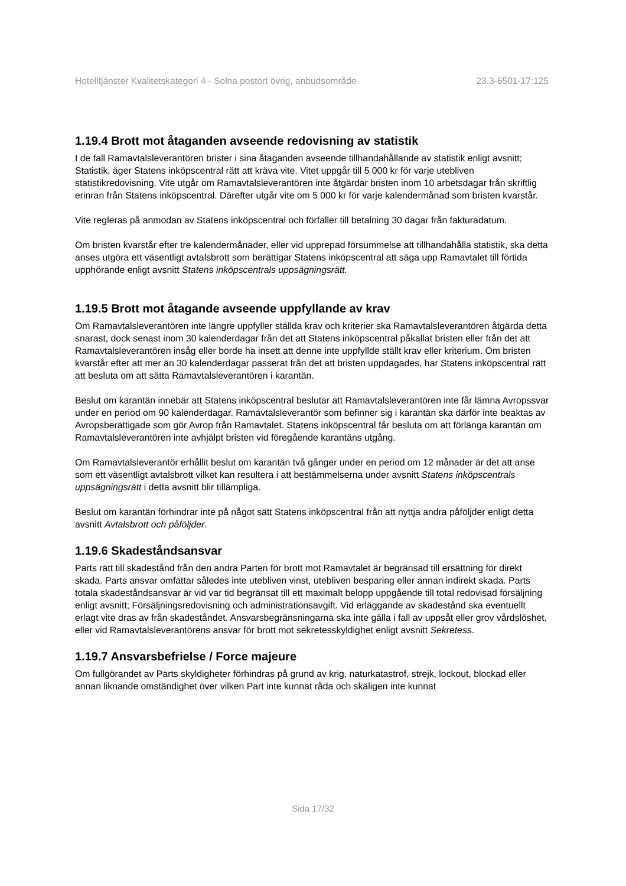Hotelltjänster Kvalitetskategori 4 - Solna postort övrig, anbudsområde 23.3-6501-17:125
1.19.4 Brott mot åtaganden avseende redovisning av statistik
I de fall Ramavtalsleverantören brister i sina åtaganden avseende tillhandahållande av statistik enligt avsnitt; Statistik, äger Statens inköpscentral rätt att kräva vite. Vitet uppgår till 5 000 kr för varje utebliven statistikredovisning. Vite utgår om Ramavtalsleverantören inte åtgärdar bristen inom 10 arbetsdagar från skriftlig erinran från Statens inköpscentral. Därefter utgår vite om 5 000 kr för varje kalendermånad som bristen kvarstår.
Vite regleras på anmodan av Statens inköpscentral och förfaller till betalning 30 dagar från fakturadatum.
Om bristen kvarstår efter tre kalendermånader, eller vid upprepad försummelse att tillhandahålla statistik, ska detta anses utgöra ett väsentligt avtalsbrott som berättigar Statens inköpscentral att säga upp Ramavtalet till förtida upphörande enligt avsnitt Statens inköpscentrals uppsägningsrätt.
1.19.5 Brott mot åtagande avseende uppfyllande av krav
Om Ramavtalsleverantören inte längre uppfyller ställda krav och kriterier ska Ramavtalsleverantören åtgärda detta snarast, dock senast inom 30 kalenderdagar från det att Statens inköpscentral påkallat bristen eller från det att Ramavtalsleverantören insåg eller borde ha insett att denne inte uppfyllde ställt krav eller kriterium. Om bristen kvarstår efter att mer än 30 kalenderdagar passerat från det att bristen uppdagades, har Statens inköpscentral rätt att besluta om att sätta Ramavtalsleverantören i karantän.
Beslut om karantän innebär att Statens inköpscentral beslutar att Ramavtalsleverantören inte får lämna Avropssvar under en period om 90 kalenderdagar. Ramavtalsleverantör som befinner sig i karantän ska därför inte beaktas av Avropsberättigade som gör Avrop från Ramavtalet. Statens inköpscentral får besluta om att förlänga karantän om Ramavtalsleverantören inte avhjälpt bristen vid föregående karantäns utgång.
Om Ramavtalsleverantör erhållit beslut om karantän två gånger under en period om 12 månader är det att anse som ett väsentligt avtalsbrott vilket kan resultera i att bestämmelserna under avsnitt Statens inköpscentrals uppsägningsrätt i detta avsnitt blir tillämpliga.
Beslut om karantän förhindrar inte på något sätt Statens inköpscentral från att nyttja andra påföljder enligt detta avsnitt Avtalsbrott och påföljder.
1.19.6 Skadeståndsansvar
Parts rätt till skadestånd från den andra Parten för brott mot Ramavtalet är begränsad till ersättning för direkt skada. Parts ansvar omfattar således inte utebliven vinst, utebliven besparing eller annan indirekt skada. Parts totala skadeståndsansvar är vid var tid begränsat till ett maximalt belopp uppgående till total redovisad försäljning enligt avsnitt; Försäljningsredovisning och administrationsavgift. Vid erläggande av skadestånd ska eventuellt erlagt vite dras av från skadeståndet. Ansvarsbegränsningarna ska inte gälla i fall av uppsåt eller grov vårdslöshet, eller vid Ramavtalsleverantörens ansvar för brott mot sekretesskyldighet enligt avsnitt Sekretess.
1.19.7 Ansvarsbefrielse / Force majeure
Om fullgörandet av Parts skyldigheter förhindras på grund av krig, naturkatastrof, strejk, lockout, blockad eller annan liknande omständighet över vilken Part inte kunnat råda och skäligen inte kunnat
Sida 17/32